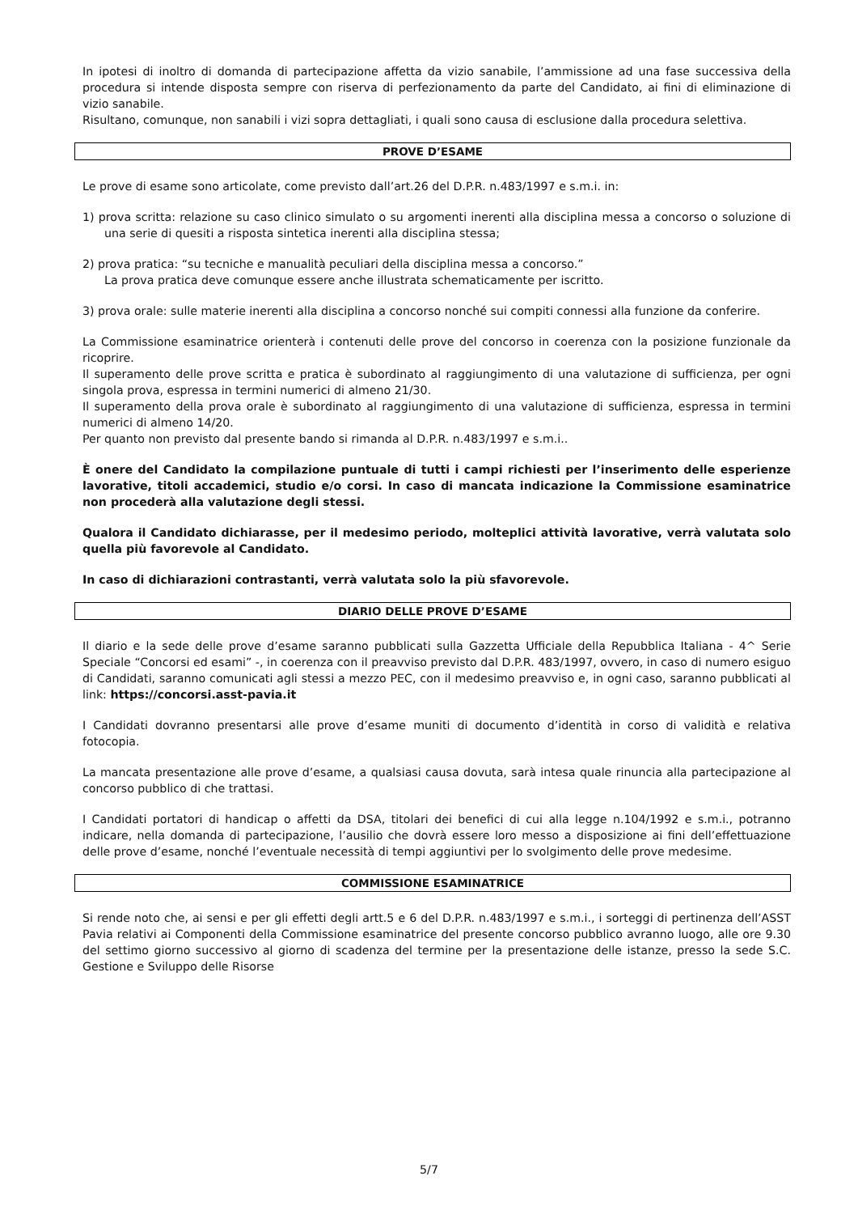In ipotesi di inoltro di domanda di partecipazione affetta da vizio sanabile, l’ammissione ad una fase successiva della procedura si intende disposta sempre con riserva di perfezionamento da parte del Candidato, ai fini di eliminazione di vizio sanabile.
Risultano, comunque, non sanabili i vizi sopra dettagliati, i quali sono causa di esclusione dalla procedura selettiva.
PROVE D’ESAME
Le prove di esame sono articolate, come previsto dall’art.26 del D.P.R. n.483/1997 e s.m.i. in:
1) prova scritta: relazione su caso clinico simulato o su argomenti inerenti alla disciplina messa a concorso o soluzione di una serie di quesiti a risposta sintetica inerenti alla disciplina stessa;
2) prova pratica: “su tecniche e manualità peculiari della disciplina messa a concorso.”
La prova pratica deve comunque essere anche illustrata schematicamente per iscritto.
3) prova orale: sulle materie inerenti alla disciplina a concorso nonché sui compiti connessi alla funzione da conferire.
La Commissione esaminatrice orienterà i contenuti delle prove del concorso in coerenza con la posizione funzionale da ricoprire.
Il superamento delle prove scritta e pratica è subordinato al raggiungimento di una valutazione di sufficienza, per ogni singola prova, espressa in termini numerici di almeno 21/30.
Il superamento della prova orale è subordinato al raggiungimento di una valutazione di sufficienza, espressa in termini numerici di almeno 14/20.
Per quanto non previsto dal presente bando si rimanda al D.P.R. n.483/1997 e s.m.i..
È onere del Candidato la compilazione puntuale di tutti i campi richiesti per l’inserimento delle esperienze lavorative, titoli accademici, studio e/o corsi. In caso di mancata indicazione la Commissione esaminatrice non procederà alla valutazione degli stessi.
Qualora il Candidato dichiarasse, per il medesimo periodo, molteplici attività lavorative, verrà valutata solo quella più favorevole al Candidato.
In caso di dichiarazioni contrastanti, verrà valutata solo la più sfavorevole.
DIARIO DELLE PROVE D’ESAME
Il diario e la sede delle prove d’esame saranno pubblicati sulla Gazzetta Ufficiale della Repubblica Italiana - 4^ Serie Speciale “Concorsi ed esami” -, in coerenza con il preavviso previsto dal D.P.R. 483/1997, ovvero, in caso di numero esiguo di Candidati, saranno comunicati agli stessi a mezzo PEC, con il medesimo preavviso e, in ogni caso, saranno pubblicati al link: https://concorsi.asst-pavia.it
I Candidati dovranno presentarsi alle prove d’esame muniti di documento d’identità in corso di validità e relativa fotocopia.
La mancata presentazione alle prove d’esame, a qualsiasi causa dovuta, sarà intesa quale rinuncia alla partecipazione al concorso pubblico di che trattasi.
I Candidati portatori di handicap o affetti da DSA, titolari dei benefici di cui alla legge n.104/1992 e s.m.i., potranno indicare, nella domanda di partecipazione, l’ausilio che dovrà essere loro messo a disposizione ai fini dell’effettuazione delle prove d’esame, nonché l’eventuale necessità di tempi aggiuntivi per lo svolgimento delle prove medesime.
COMMISSIONE ESAMINATRICE
Si rende noto che, ai sensi e per gli effetti degli artt.5 e 6 del D.P.R. n.483/1997 e s.m.i., i sorteggi di pertinenza dell’ASST Pavia relativi ai Componenti della Commissione esaminatrice del presente concorso pubblico avranno luogo, alle ore 9.30 del settimo giorno successivo al giorno di scadenza del termine per la presentazione delle istanze, presso la sede S.C. Gestione e Sviluppo delle Risorse
5/7